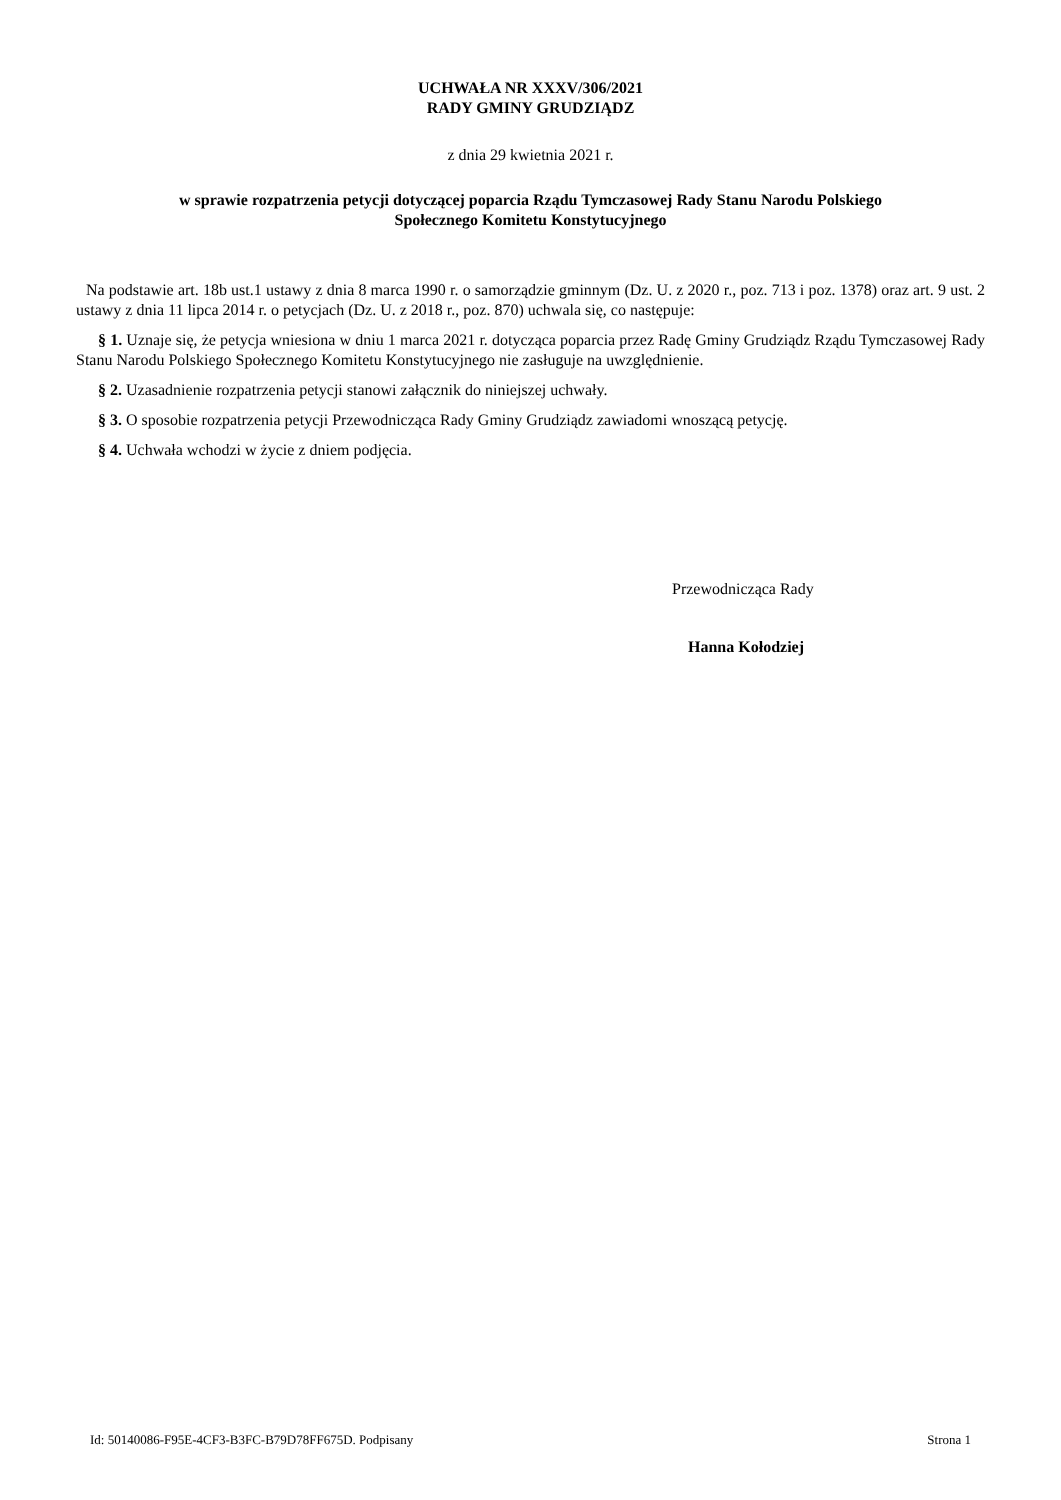UCHWAŁA NR XXXV/306/2021
RADY GMINY GRUDZIĄDZ
z dnia 29 kwietnia 2021 r.
w sprawie rozpatrzenia petycji dotyczącej poparcia Rządu Tymczasowej Rady Stanu Narodu Polskiego
Społecznego Komitetu Konstytucyjnego
Na podstawie art. 18b ust.1 ustawy z dnia 8 marca 1990 r. o samorządzie gminnym (Dz. U. z 2020 r., poz. 713 i poz. 1378) oraz art. 9 ust. 2 ustawy z dnia 11 lipca 2014 r. o petycjach (Dz. U. z 2018 r., poz. 870) uchwala się, co następuje:
§ 1. Uznaje się, że petycja wniesiona w dniu 1 marca 2021 r. dotycząca poparcia przez Radę Gminy Grudziądz Rządu Tymczasowej Rady Stanu Narodu Polskiego Społecznego Komitetu Konstytucyjnego nie zasługuje na uwzględnienie.
§ 2. Uzasadnienie rozpatrzenia petycji stanowi załącznik do niniejszej uchwały.
§ 3. O sposobie rozpatrzenia petycji Przewodnicząca Rady Gminy Grudziądz zawiadomi wnoszącą petycję.
§ 4. Uchwała wchodzi w życie z dniem podjęcia.
Przewodnicząca Rady
Hanna Kołodziej
Id: 50140086-F95E-4CF3-B3FC-B79D78FF675D. Podpisany Strona 1